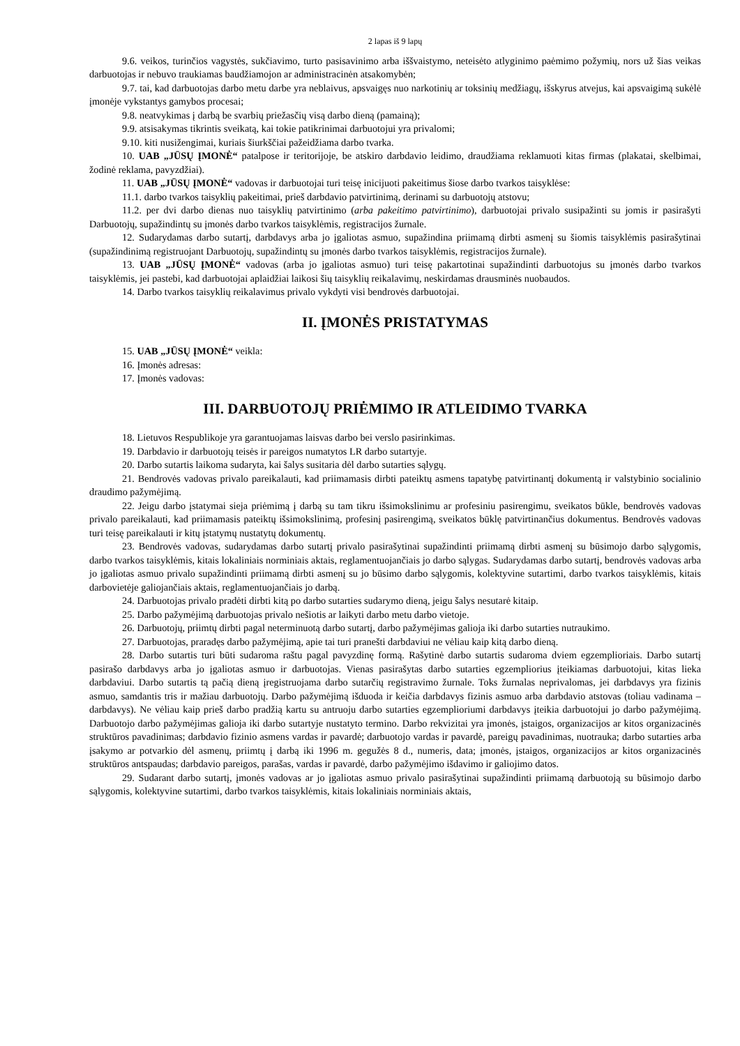2 lapas iš 9 lapų
9.6. veikos, turinčios vagystės, sukčiavimo, turto pasisavinimo arba iššvaistymo, neteisėto atlyginimo paėmimo požymių, nors už šias veikas darbuotojas ir nebuvo traukiamas baudžiamojon ar administracinėn atsakomybėn;
9.7. tai, kad darbuotojas darbo metu darbe yra neblaivus, apsvaigęs nuo narkotinių ar toksinių medžiagų, išskyrus atvejus, kai apsvaigimą sukėlė įmonėje vykstantys gamybos procesai;
9.8. neatvykimas į darbą be svarbių priežasčių visą darbo dieną (pamainą);
9.9. atsisakymas tikrintis sveikatą, kai tokie patikrinimai darbuotojui yra privalomi;
9.10. kiti nusižengimai, kuriais šiurkščiai pažeidžiama darbo tvarka.
10. UAB „JŪSŲ ĮMONĖ“ patalpose ir teritorijoje, be atskiro darbdavio leidimo, draudžiama reklamuoti kitas firmas (plakatai, skelbimai, žodinė reklama, pavyzdžiai).
11. UAB „JŪSŲ ĮMONĖ“ vadovas ir darbuotojai turi teisę inicijuoti pakeitimus šiose darbo tvarkos taisyklėse:
11.1. darbo tvarkos taisyklių pakeitimai, prieš darbdavio patvirtinimą, derinami su darbuotojų atstovu;
11.2. per dvi darbo dienas nuo taisyklių patvirtinimo (arba pakeitimo patvirtinimo), darbuotojai privalo susipažinti su jomis ir pasirašyti Darbuotojų, supažindintų su įmonės darbo tvarkos taisyklėmis, registracijos žurnale.
12. Sudarydamas darbo sutartį, darbdavys arba jo įgaliotas asmuo, supažindina priimamą dirbti asmenį su šiomis taisyklėmis pasirašytinai (supažindinimą registruojant Darbuotojų, supažindintų su įmonės darbo tvarkos taisyklėmis, registracijos žurnale).
13. UAB „JŪSŲ ĮMONĖ“ vadovas (arba jo įgaliotas asmuo) turi teisę pakartotinai supažindinti darbuotojus su įmonės darbo tvarkos taisyklėmis, jei pastebi, kad darbuotojai aplaidžiai laikosi šių taisyklių reikalavimų, neskirdamas drausminės nuobaudos.
14. Darbo tvarkos taisyklių reikalavimus privalo vykdyti visi bendrovės darbuotojai.
II. ĮMONĖS PRISTATYMAS
15. UAB „JŪSŲ ĮMONĖ“ veikla:
16. Įmonės adresas:
17. Įmonės vadovas:
III. DARBUOTOJŲ PRIĖMIMO IR ATLEIDIMO TVARKA
18. Lietuvos Respublikoje yra garantuojamas laisvas darbo bei verslo pasirinkimas.
19. Darbdavio ir darbuotojų teisės ir pareigos numatytos LR darbo sutartyje.
20. Darbo sutartis laikoma sudaryta, kai šalys susitaria dėl darbo sutarties sąlygų.
21. Bendrovės vadovas privalo pareikalauti, kad priimamasis dirbti pateiktų asmens tapatybę patvirtinantį dokumentą ir valstybinio socialinio draudimo pažymėjimą.
22. Jeigu darbo įstatymai sieja priėmimą į darbą su tam tikru išsimokslinimu ar profesiniu pasirengimu, sveikatos būkle, bendrovės vadovas privalo pareikalauti, kad priimamasis pateiktų išsimokslinimą, profesinį pasirengimą, sveikatos būklę patvirtinančius dokumentus. Bendrovės vadovas turi teisę pareikalauti ir kitų įstatymų nustatytų dokumentų.
23. Bendrovės vadovas, sudarydamas darbo sutartį privalo pasirašytinai supažindinti priimamą dirbti asmenį su būsimojo darbo sąlygomis, darbo tvarkos taisyklėmis, kitais lokaliniais norminiais aktais, reglamentuojančiais jo darbo sąlygas. Sudarydamas darbo sutartį, bendrovės vadovas arba jo įgaliotas asmuo privalo supažindinti priimamą dirbti asmenį su jo būsimo darbo sąlygomis, kolektyvine sutartimi, darbo tvarkos taisyklėmis, kitais darbovietėje galiojančiais aktais, reglamentuojančiais jo darbą.
24. Darbuotojas privalo pradėti dirbti kitą po darbo sutarties sudarymo dieną, jeigu šalys nesutarė kitaip.
25. Darbo pažymėjimą darbuotojas privalo nešiotis ar laikyti darbo metu darbo vietoje.
26. Darbuotojų, priimtų dirbti pagal neterminuotą darbo sutartį, darbo pažymėjimas galioja iki darbo sutarties nutraukimo.
27. Darbuotojas, praradęs darbo pažymėjimą, apie tai turi pranešti darbdaviui ne vėliau kaip kitą darbo dieną.
28. Darbo sutartis turi būti sudaroma raštu pagal pavyzdinę formą. Rašytinė darbo sutartis sudaroma dviem egzemplioriais. Darbo sutartį pasirašo darbdavys arba jo įgaliotas asmuo ir darbuotojas. Vienas pasirašytas darbo sutarties egzempliorius įteikiamas darbuotojui, kitas lieka darbdaviui. Darbo sutartis tą pačią dieną įregistruojama darbo sutarčių registravimo žurnale. Toks žurnalas neprivalomas, jei darbdavys yra fizinis asmuo, samdantis tris ir mažiau darbuotojų. Darbo pažymėjimą išduoda ir keičia darbdavys fizinis asmuo arba darbdavio atstovas (toliau vadinama – darbdavys). Ne vėliau kaip prieš darbo pradžią kartu su antruoju darbo sutarties egzemplioriumi darbdavys įteikia darbuotojui jo darbo pažymėjimą. Darbuotojo darbo pažymėjimas galioja iki darbo sutartyje nustatyto termino. Darbo rekvizitai yra įmonės, įstaigos, organizacijos ar kitos organizacinės struktūros pavadinimas; darbdavio fizinio asmens vardas ir pavardė; darbuotojo vardas ir pavardė, pareigų pavadinimas, nuotrauka; darbo sutarties arba įsakymo ar potvarkio dėl asmenų, priimtų į darbą iki 1996 m. gegužės 8 d., numeris, data; įmonės, įstaigos, organizacijos ar kitos organizacinės struktūros antspaudas; darbdavio pareigos, parašas, vardas ir pavardė, darbo pažymėjimo išdavimo ir galiojimo datos.
29. Sudarant darbo sutartį, įmonės vadovas ar jo įgaliotas asmuo privalo pasirašytinai supažindinti priimamą darbuotoją su būsimojo darbo sąlygomis, kolektyvine sutartimi, darbo tvarkos taisyklėmis, kitais lokaliniais norminiais aktais,